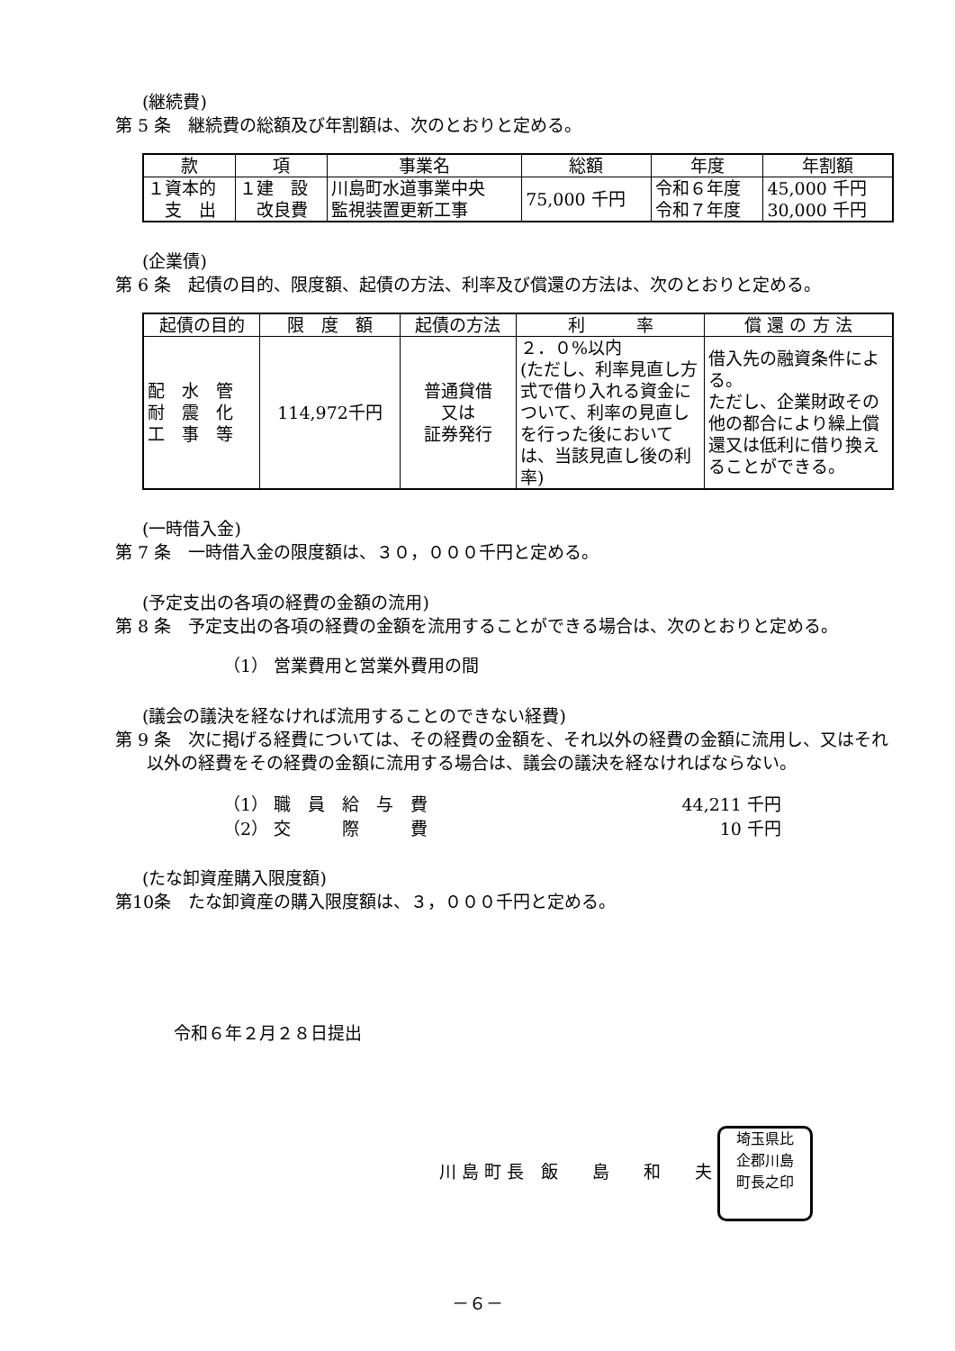(継続費)
第 5 条　継続費の総額及び年割額は、次のとおりと定める。
| 款 | 項 | 事業名 | 総額 | 年度 | 年割額 |
| --- | --- | --- | --- | --- | --- |
| １資本的 支 出 | １建 設 改良費 | 川島町水道事業中央 監視装置更新工事 | 75,000 千円 | 令和６年度 令和７年度 | 45,000 千円 30,000 千円 |
(企業債)
第 6 条　起債の目的、限度額、起債の方法、利率及び償還の方法は、次のとおりと定める。
| 起債の目的 | 限 度 額 | 起債の方法 | 利 率 | 償 還 の 方 法 |
| --- | --- | --- | --- | --- |
| 配 水 管 耐 震 化 工 事 等 | 114,972千円 | 普通貸借 又は 証券発行 | ２．０%以内 (ただし、利率見直し方式で借り入れる資金について、利率の見直しを行った後においては、当該見直し後の利率) | 借入先の融資条件による。 ただし、企業財政その他の都合により繰上償還又は低利に借り換えることができる。 |
(一時借入金)
第 7 条　一時借入金の限度額は、３０，０００千円と定める。
(予定支出の各項の経費の金額の流用)
第 8 条　予定支出の各項の経費の金額を流用することができる場合は、次のとおりと定める。
（1） 営業費用と営業外費用の間
(議会の議決を経なければ流用することのできない経費)
第 9 条　次に掲げる経費については、その経費の金額を、それ以外の経費の金額に流用し、又はそれ以外の経費をその経費の金額に流用する場合は、議会の議決を経なければならない。
（1） 職　員　給　与　費 44,211 千円
（2） 交　　　際　　　費 10 千円
(たな卸資産購入限度額)
第10条　たな卸資産の購入限度額は、３，０００千円と定める。
令和６年２月２８日提出
川 島 町 長　飯　　島　　和　　夫 埼玉県比
企郡川島
町長之印
－６－